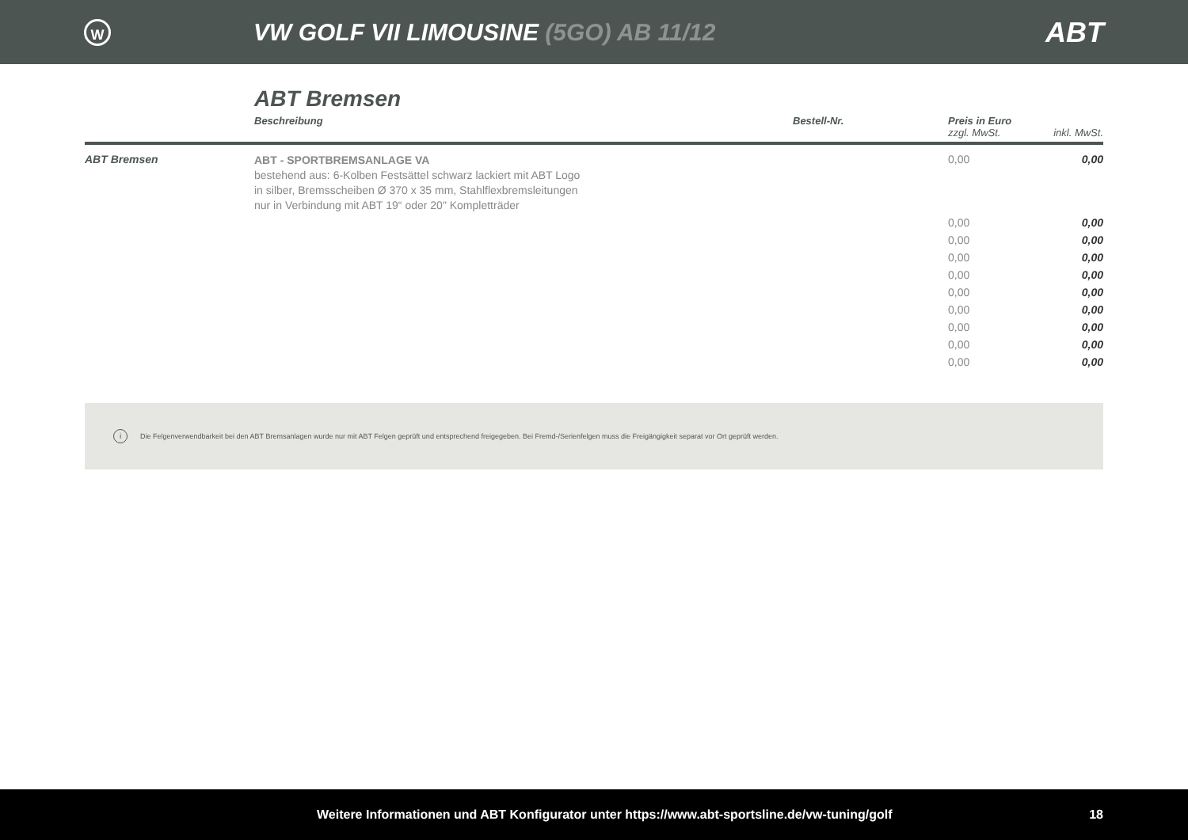W
VW GOLF VII LIMOUSINE (5GO) AB 11/12
ABT
ABT Bremsen
| | Beschreibung | Bestell-Nr. | Preis in Euro zzgl. MwSt. | inkl. MwSt. |
| --- | --- | --- | --- | --- |
| ABT Bremsen | ABT - SPORTBREMSANLAGE VA bestehend aus: 6-Kolben Festsättel schwarz lackiert mit ABT Logo in silber, Bremsscheiben Ø 370 x 35 mm, Stahlflexbremsleitungen nur in Verbindung mit ABT 19“ oder 20" Kompletträder | | 0,00 | 0,00 |
| | | | 0,00 | 0,00 |
| | | | 0,00 | 0,00 |
| | | | 0,00 | 0,00 |
| | | | 0,00 | 0,00 |
| | | | 0,00 | 0,00 |
| | | | 0,00 | 0,00 |
| | | | 0,00 | 0,00 |
| | | | 0,00 | 0,00 |
| | | | 0,00 | 0,00 |
i Die Felgenverwendbarkeit bei den ABT Bremsanlagen wurde nur mit ABT Felgen geprüft und entsprechend freigegeben. Bei Fremd-/Serienfelgen muss die Freigängigkeit separat vor Ort geprüft werden.
Weitere Informationen und ABT Konfigurator unter https://www.abt-sportsline.de/vw-tuning/golf 18